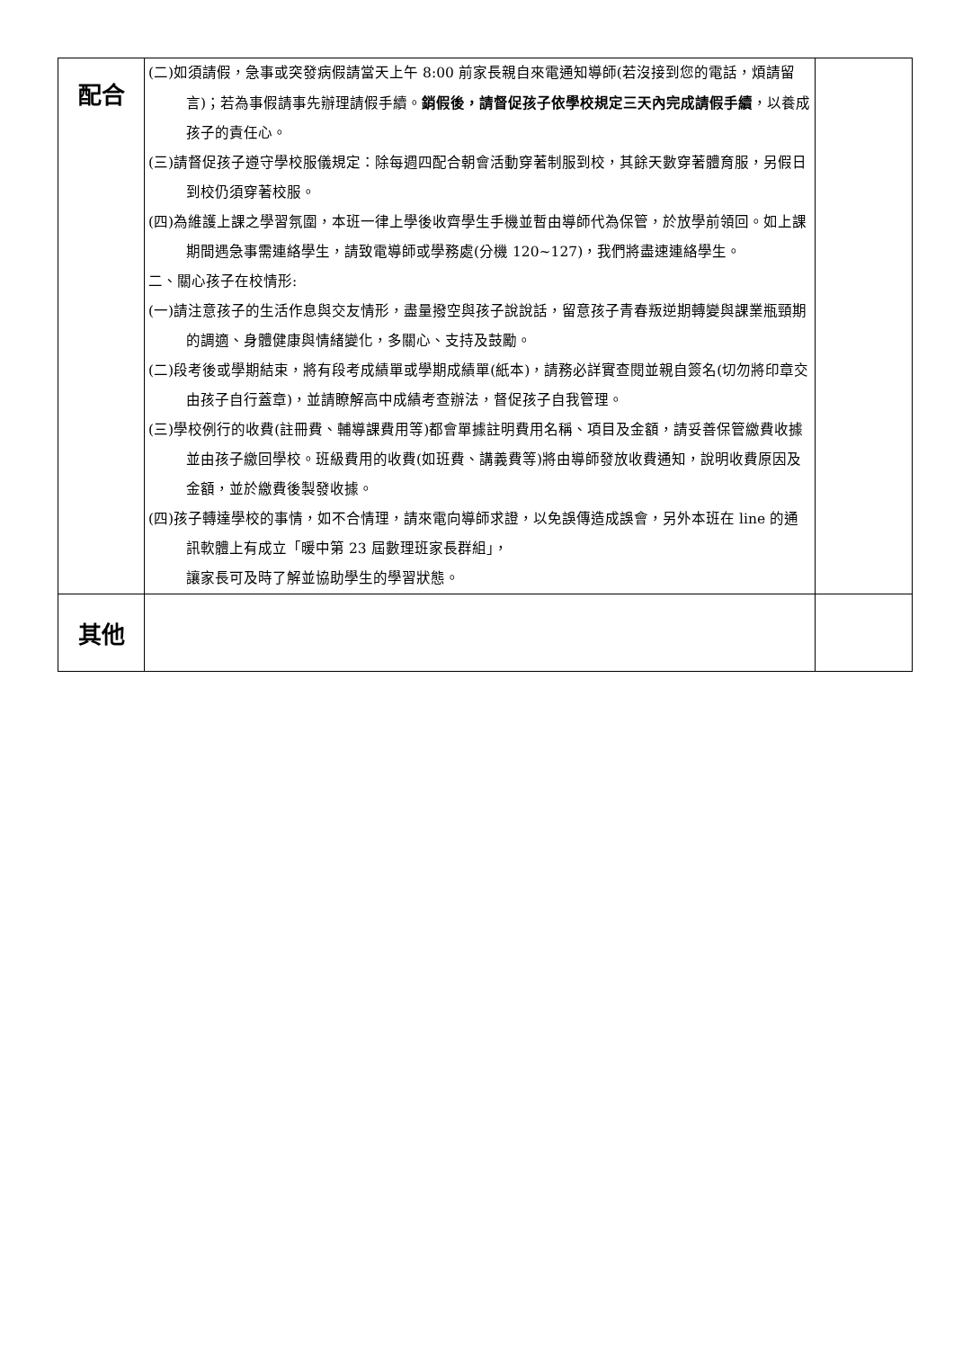| 配合 | (二)如須請假，急事或突發病假請當天上午 8:00 前家長親自來電通知導師(若沒接到您的電話，煩請留言)；若為事假請事先辦理請假手續。 銷假後，請督促孩子依學校規定三天內完成請假手續 ，以養成孩子的責任心。 (三)請督促孩子遵守學校服儀規定：除每週四配合朝會活動穿著制服到校，其餘天數穿著體育服，另假日到校仍須穿著校服。 (四)為維護上課之學習氛圍，本班一律上學後收齊學生手機並暫由導師代為保管，於放學前領回。如上課期間遇急事需連絡學生，請致電導師或學務處(分機 120~127)，我們將盡速連絡學生。 二、關心孩子在校情形: (一)請注意孩子的生活作息與交友情形，盡量撥空與孩子說說話，留意孩子青春叛逆期轉變與課業瓶頸期的調適、身體健康與情緒變化，多關心、支持及鼓勵。 (二)段考後或學期結束，將有段考成績單或學期成績單(紙本)，請務必詳實查閱並親自簽名(切勿將印章交由孩子自行蓋章)，並請瞭解高中成績考查辦法，督促孩子自我管理。 (三)學校例行的收費(註冊費、輔導課費用等)都會單據註明費用名稱、項目及金額，請妥善保管繳費收據並由孩子繳回學校。班級費用的收費(如班費、講義費等)將由導師發放收費通知，說明收費原因及金額，並於繳費後製發收據。 (四)孩子轉達學校的事情，如不合情理，請來電向導師求證，以免誤傳造成誤會，另外本班在 line 的通訊軟體上有成立「暖中第 23 屆數理班家長群組」， 讓家長可及時了解並協助學生的學習狀態。 | |
| 其他 | | |